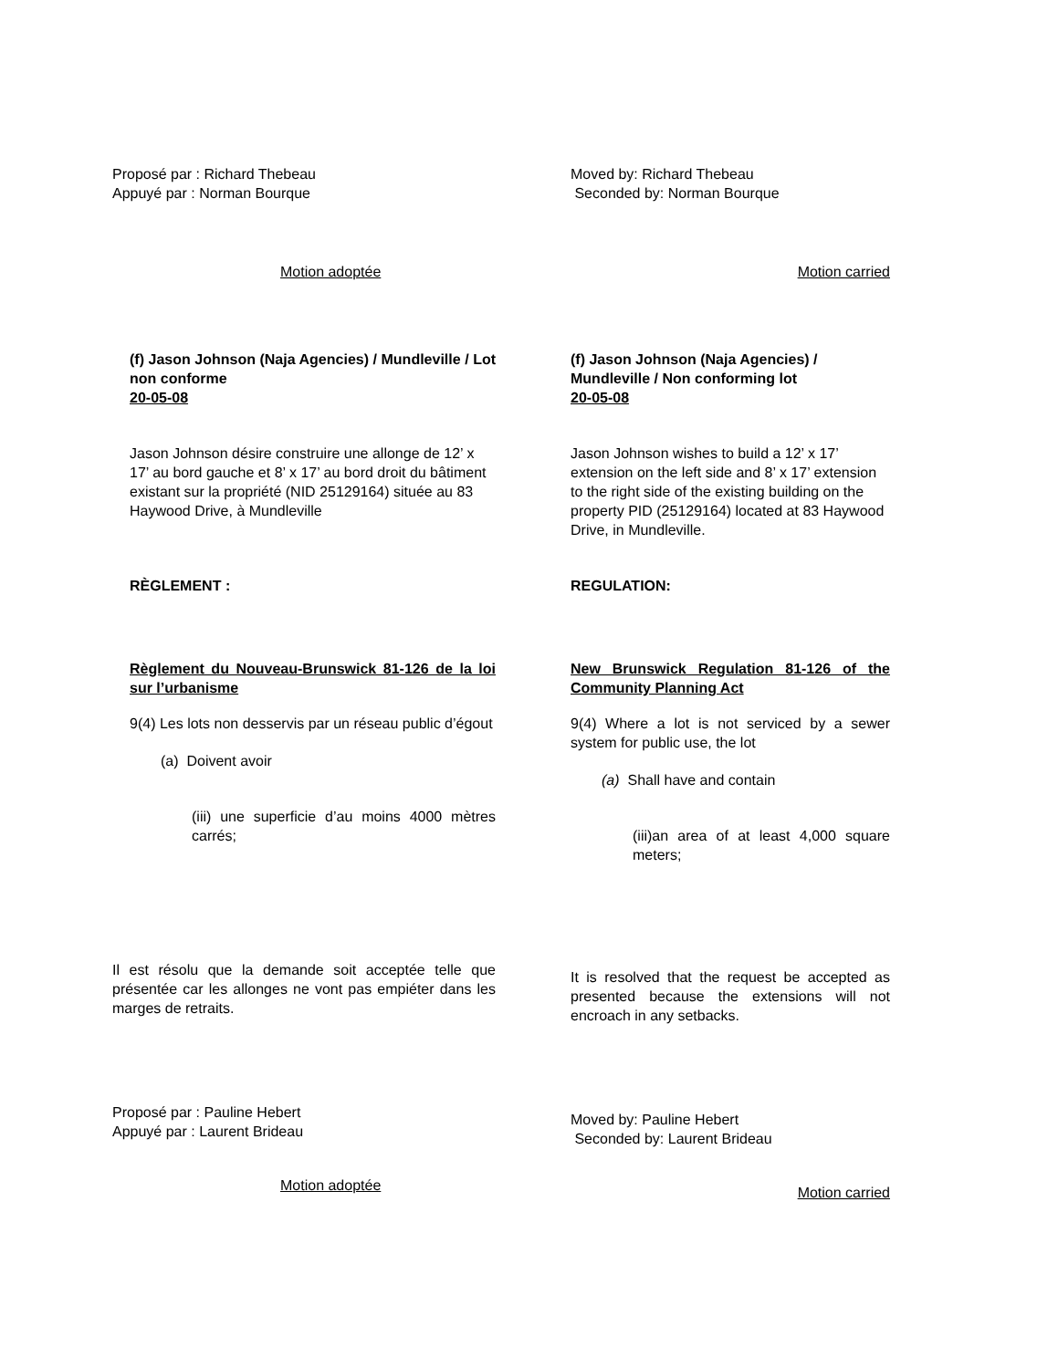Proposé par : Richard Thebeau
Appuyé par : Norman Bourque
Moved by: Richard Thebeau
Seconded by: Norman Bourque
Motion adoptée Motion carried
(f) Jason Johnson (Naja Agencies) / Mundleville / Lot non conforme
20-05-08
(f) Jason Johnson (Naja Agencies) / Mundleville / Non conforming lot
20-05-08
Jason Johnson désire construire une allonge de 12’ x 17’ au bord gauche et 8’ x 17’ au bord droit du bâtiment existant sur la propriété (NID 25129164) située au 83 Haywood Drive, à Mundleville
Jason Johnson wishes to build a 12’ x 17’ extension on the left side and 8’ x 17’ extension to the right side of the existing building on the property PID (25129164) located at 83 Haywood Drive, in Mundleville.
RÈGLEMENT : REGULATION:
Règlement du Nouveau-Brunswick 81-126 de la loi sur l’urbanisme
9(4) Les lots non desservis par un réseau public d’égout
(a) Doivent avoir
(iii) une superficie d’au moins 4000 mètres carrés;
New Brunswick Regulation 81-126 of the Community Planning Act
9(4) Where a lot is not serviced by a sewer system for public use, the lot
(a) Shall have and contain
(iii)an area of at least 4,000 square meters;
Il est résolu que la demande soit acceptée telle que présentée car les allonges ne vont pas empiéter dans les marges de retraits.
It is resolved that the request be accepted as presented because the extensions will not encroach in any setbacks.
Proposé par : Pauline Hebert
Appuyé par : Laurent Brideau
Moved by: Pauline Hebert
Seconded by: Laurent Brideau
Motion adoptée
Motion carried